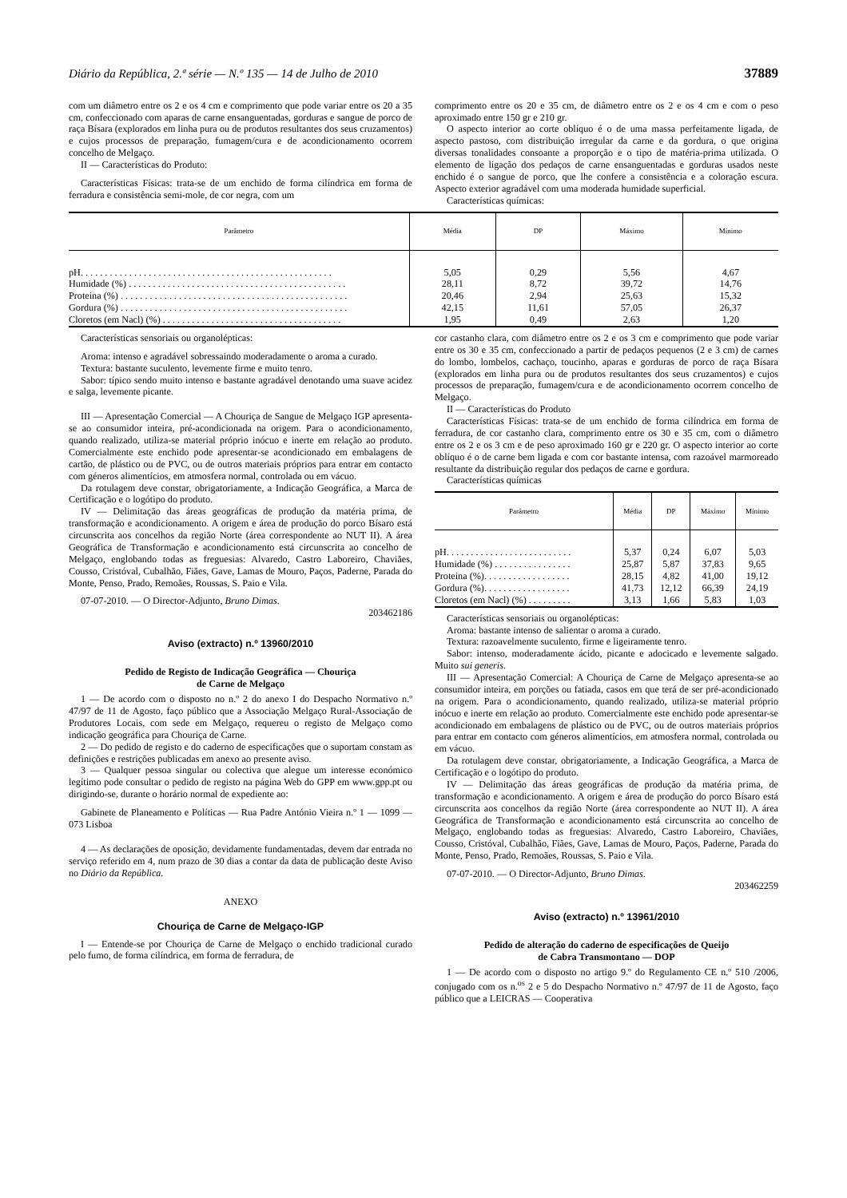Diário da República, 2.ª série — N.º 135 — 14 de Julho de 2010 37889
com um diâmetro entre os 2 e os 4 cm e comprimento que pode variar entre os 20 a 35 cm, confeccionado com aparas de carne ensanguentadas, gorduras e sangue de porco de raça Bísara (explorados em linha pura ou de produtos resultantes dos seus cruzamentos) e cujos processos de preparação, fumagem/cura e de acondicionamento ocorrem concelho de Melgaço.
II — Características do Produto:
Características Físicas: trata-se de um enchido de forma cilíndrica em forma de ferradura e consistência semi-mole, de cor negra, com um
comprimento entre os 20 e 35 cm, de diâmetro entre os 2 e os 4 cm e com o peso aproximado entre 150 gr e 210 gr.
O aspecto interior ao corte oblíquo é o de uma massa perfeitamente ligada, de aspecto pastoso, com distribuição irregular da carne e da gordura, o que origina diversas tonalidades consoante a proporção e o tipo de matéria-prima utilizada. O elemento de ligação dos pedaços de carne ensanguentadas e gorduras usados neste enchido é o sangue de porco, que lhe confere a consistência e a coloração escura. Aspecto exterior agradável com uma moderada humidade superficial.
Características químicas:
| Parâmetro | Média | DP | Máximo | Mínimo |
| --- | --- | --- | --- | --- |
| pH. . . . . . . . . . . . . . . . . . . . . . . . . . . . . . . . . . . . . . . . . . . . . . . . . . . . | 5,05 | 0,29 | 5,56 | 4,67 |
| Humidade (%) . . . . . . . . . . . . . . . . . . . . . . . . . . . . . . . . . . . . . . . . . . . . . | 28,11 | 8,72 | 39,72 | 14,76 |
| Proteina (%) . . . . . . . . . . . . . . . . . . . . . . . . . . . . . . . . . . . . . . . . . . . . . . . | 20,46 | 2,94 | 25,63 | 15,32 |
| Gordura (%) . . . . . . . . . . . . . . . . . . . . . . . . . . . . . . . . . . . . . . . . . . . . . . . | 42,15 | 11,61 | 57,05 | 26,37 |
| Cloretos (em Nacl) (%) . . . . . . . . . . . . . . . . . . . . . . . . . . . . . . . . . . . . . | 1,95 | 0,49 | 2,63 | 1,20 |
Características sensoriais ou organolépticas:
Aroma: intenso e agradável sobressaindo moderadamente o aroma a curado.
Textura: bastante suculento, levemente firme e muito tenro.
Sabor: típico sendo muito intenso e bastante agradável denotando uma suave acidez e salga, levemente picante.
III — Apresentação Comercial — A Chouriça de Sangue de Melgaço IGP apresenta-se ao consumidor inteira, pré-acondicionada na origem. Para o acondicionamento, quando realizado, utiliza-se material próprio inócuo e inerte em relação ao produto. Comercialmente este enchido pode apresentar-se acondicionado em embalagens de cartão, de plástico ou de PVC, ou de outros materiais próprios para entrar em contacto com géneros alimentícios, em atmosfera normal, controlada ou em vácuo.
Da rotulagem deve constar, obrigatoriamente, a Indicação Geográfica, a Marca de Certificação e o logótipo do produto.
IV — Delimitação das áreas geográficas de produção da matéria prima, de transformação e acondicionamento. A origem e área de produção do porco Bísaro está circunscrita aos concelhos da região Norte (área correspondente ao NUT II). A área Geográfica de Transformação e acondicionamento está circunscrita ao concelho de Melgaço, englobando todas as freguesias: Alvaredo, Castro Laboreiro, Chaviães, Cousso, Cristóval, Cubalhão, Fiães, Gave, Lamas de Mouro, Paços, Paderne, Parada do Monte, Penso, Prado, Remoães, Roussas, S. Paio e Vila.
07-07-2010. — O Director-Adjunto, Bruno Dimas.
203462186
Aviso (extracto) n.º 13960/2010
Pedido de Registo de Indicação Geográfica — Chouriça
de Carne de Melgaço
1 — De acordo com o disposto no n.º 2 do anexo I do Despacho Normativo n.º 47/97 de 11 de Agosto, faço público que a Associação Melgaço Rural-Associação de Produtores Locais, com sede em Melgaço, requereu o registo de Melgaço como indicação geográfica para Chouriça de Carne.
2 — Do pedido de registo e do caderno de especificações que o suportam constam as definições e restrições publicadas em anexo ao presente aviso.
3 — Qualquer pessoa singular ou colectiva que alegue um interesse económico legítimo pode consultar o pedido de registo na página Web do GPP em www.gpp.pt ou dirigindo-se, durante o horário normal de expediente ao:
Gabinete de Planeamento e Políticas — Rua Padre António Vieira n.º 1 — 1099 — 073 Lisboa
4 — As declarações de oposição, devidamente fundamentadas, devem dar entrada no serviço referido em 4, num prazo de 30 dias a contar da data de publicação deste Aviso no Diário da República.
ANEXO
Chouriça de Carne de Melgaço-IGP
I — Entende-se por Chouriça de Carne de Melgaço o enchido tradicional curado pelo fumo, de forma cilíndrica, em forma de ferradura, de
cor castanho clara, com diâmetro entre os 2 e os 3 cm e comprimento que pode variar entre os 30 e 35 cm, confeccionado a partir de pedaços pequenos (2 e 3 cm) de carnes do lombo, lombelos, cachaço, toucinho, aparas e gorduras de porco de raça Bísara (explorados em linha pura ou de produtos resultantes dos seus cruzamentos) e cujos processos de preparação, fumagem/cura e de acondicionamento ocorrem concelho de Melgaço.
II — Características do Produto
Características Físicas: trata-se de um enchido de forma cilíndrica em forma de ferradura, de cor castanho clara, comprimento entre os 30 e 35 cm, com o diâmetro entre os 2 e os 3 cm e de peso aproximado 160 gr e 220 gr. O aspecto interior ao corte oblíquo é o de carne bem ligada e com cor bastante intensa, com razoável marmoreado resultante da distribuição regular dos pedaços de carne e gordura.
Características químicas
| Parâmetro | Média | DP | Máximo | Mínimo |
| --- | --- | --- | --- | --- |
| pH. . . . . . . . . . . . . . . . . . . . . . . . . . | 5,37 | 0,24 | 6,07 | 5,03 |
| Humidade (%) . . . . . . . . . . . . . . . . | 25,87 | 5,87 | 37,83 | 9,65 |
| Proteina (%). . . . . . . . . . . . . . . . . . | 28,15 | 4,82 | 41,00 | 19,12 |
| Gordura (%). . . . . . . . . . . . . . . . . . | 41,73 | 12,12 | 66,39 | 24,19 |
| Cloretos (em Nacl) (%) . . . . . . . . . | 3,13 | 1,66 | 5,83 | 1,03 |
Características sensoriais ou organolépticas:
Aroma: bastante intenso de salientar o aroma a curado.
Textura: razoavelmente suculento, firme e ligeiramente tenro.
Sabor: intenso, moderadamente ácido, picante e adocicado e levemente salgado. Muito sui generis.
III — Apresentação Comercial: A Chouriça de Carne de Melgaço apresenta-se ao consumidor inteira, em porções ou fatiada, casos em que terá de ser pré-acondicionado na origem. Para o acondicionamento, quando realizado, utiliza-se material próprio inócuo e inerte em relação ao produto. Comercialmente este enchido pode apresentar-se acondicionado em embalagens de plástico ou de PVC, ou de outros materiais próprios para entrar em contacto com géneros alimentícios, em atmosfera normal, controlada ou em vácuo.
Da rotulagem deve constar, obrigatoriamente, a Indicação Geográfica, a Marca de Certificação e o logótipo do produto.
IV — Delimitação das áreas geográficas de produção da matéria prima, de transformação e acondicionamento. A origem e área de produção do porco Bísaro está circunscrita aos concelhos da região Norte (área correspondente ao NUT II). A área Geográfica de Transformação e acondicionamento está circunscrita ao concelho de Melgaço, englobando todas as freguesias: Alvaredo, Castro Laboreiro, Chaviães, Cousso, Cristóval, Cubalhão, Fiães, Gave, Lamas de Mouro, Paços, Paderne, Parada do Monte, Penso, Prado, Remoães, Roussas, S. Paio e Vila.
07-07-2010. — O Director-Adjunto, Bruno Dimas.
203462259
Aviso (extracto) n.º 13961/2010
Pedido de alteração do caderno de especificações de Queijo
de Cabra Transmontano — DOP
1 — De acordo com o disposto no artigo 9.º do Regulamento CE n.º 510 /2006, conjugado com os n.<sup>os</sup> 2 e 5 do Despacho Normativo n.º 47/97 de 11 de Agosto, faço público que a LEICRAS — Cooperativa